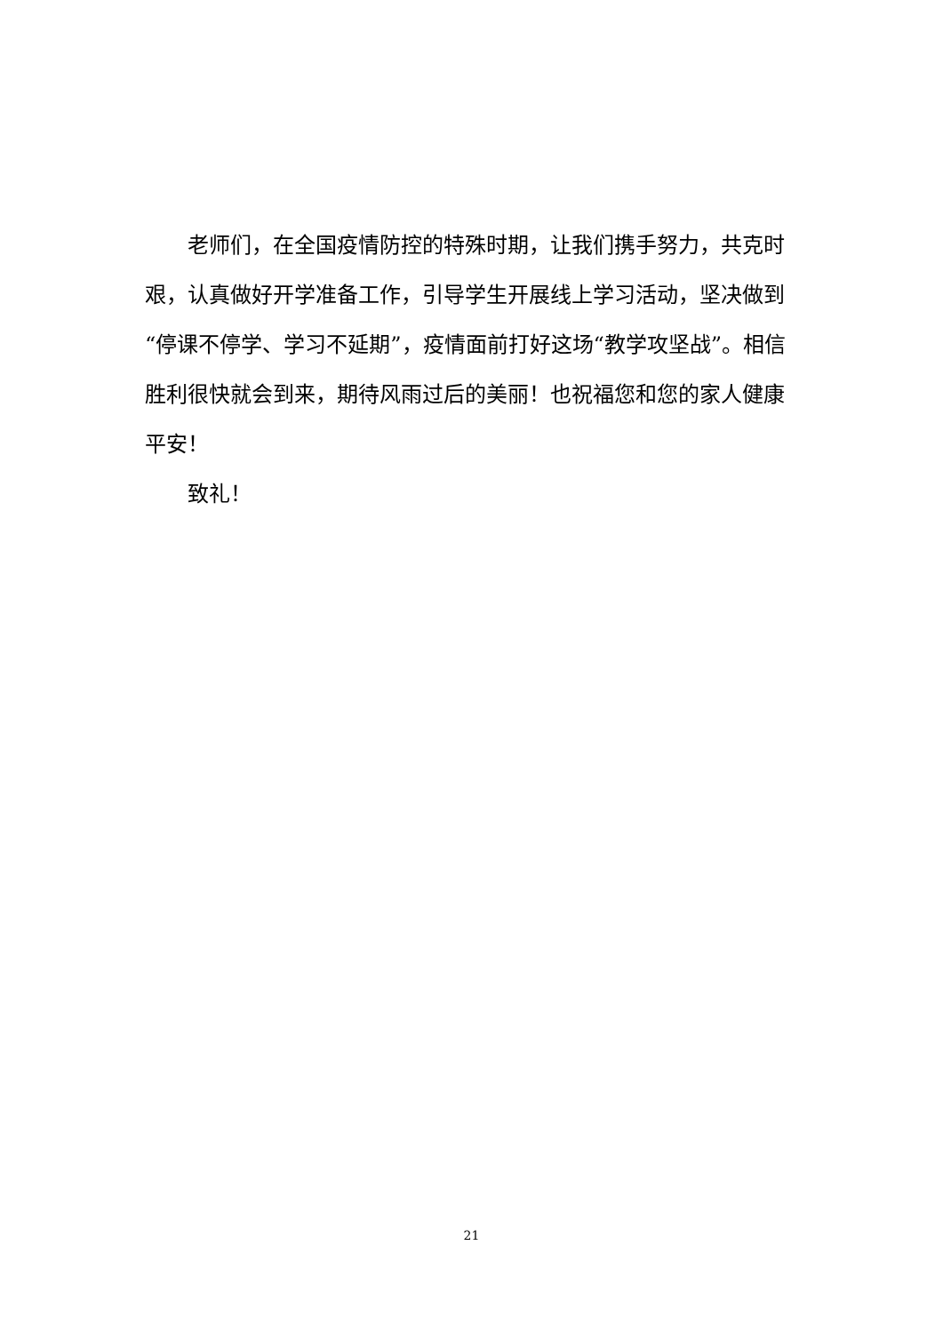老师们，在全国疫情防控的特殊时期，让我们携手努力，共克时艰，认真做好开学准备工作，引导学生开展线上学习活动，坚决做到“停课不停学、学习不延期”，疫情面前打好这场“教学攻坚战”。相信胜利很快就会到来，期待风雨过后的美丽！也祝福您和您的家人健康平安！
致礼！
21